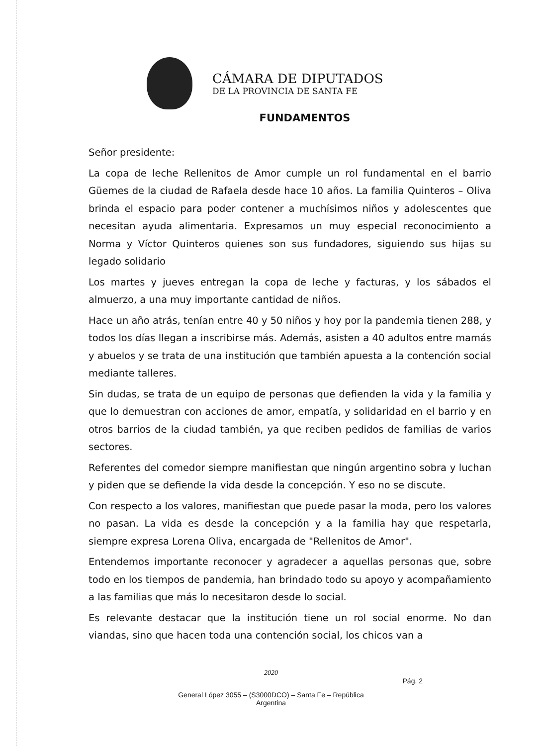CÁMARA DE DIPUTADOS
DE LA PROVINCIA DE SANTA FE
FUNDAMENTOS
Señor presidente:
La copa de leche Rellenitos de Amor cumple un rol fundamental en el barrio Güemes de la ciudad de Rafaela desde hace 10 años. La familia Quinteros – Oliva brinda el espacio para poder contener a muchísimos niños y adolescentes que necesitan ayuda alimentaria. Expresamos un muy especial reconocimiento a Norma y Víctor Quinteros quienes son sus fundadores, siguiendo sus hijas su legado solidario
Los martes y jueves entregan la copa de leche y facturas, y los sábados el almuerzo, a una muy importante cantidad de niños.
Hace un año atrás, tenían entre 40 y 50 niños y hoy por la pandemia tienen 288, y todos los días llegan a inscribirse más. Además, asisten a 40 adultos entre mamás y abuelos y se trata de una institución que también apuesta a la contención social mediante talleres.
Sin dudas, se trata de un equipo de personas que defienden la vida y la familia y que lo demuestran con acciones de amor, empatía, y solidaridad en el barrio y en otros barrios de la ciudad también, ya que reciben pedidos de familias de varios sectores.
Referentes del comedor siempre manifiestan que ningún argentino sobra y luchan y piden que se defiende la vida desde la concepción. Y eso no se discute.
Con respecto a los valores, manifiestan que puede pasar la moda, pero los valores no pasan. La vida es desde la concepción y a la familia hay que respetarla, siempre expresa Lorena Oliva, encargada de "Rellenitos de Amor".
Entendemos importante reconocer y agradecer a aquellas personas que, sobre todo en los tiempos de pandemia, han brindado todo su apoyo y acompañamiento a las familias que más lo necesitaron desde lo social.
Es relevante destacar que la institución tiene un rol social enorme. No dan viandas, sino que hacen toda una contención social, los chicos van a
2020
Pág. 2
General López 3055 – (S3000DCO) – Santa Fe – República
Argentina